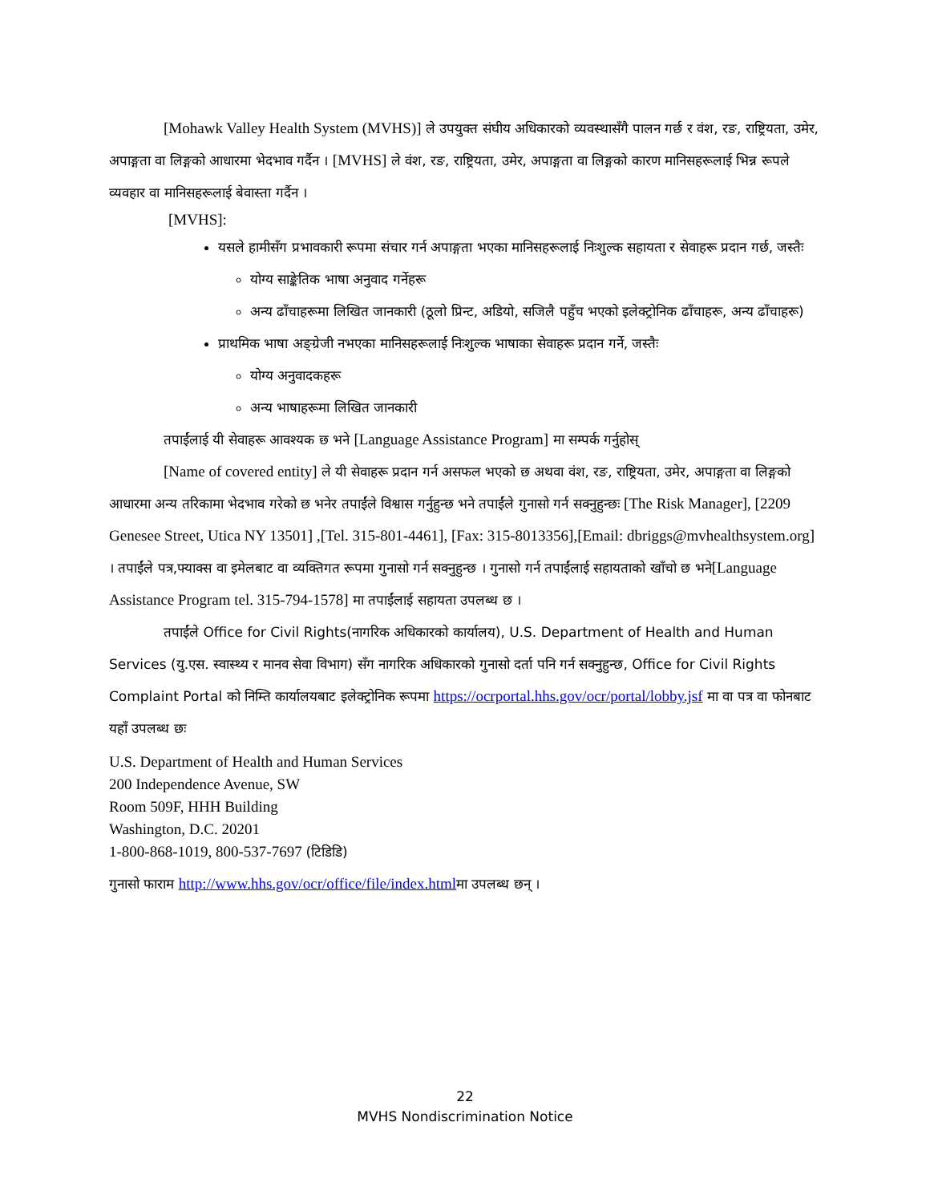[Mohawk Valley Health System (MVHS)] ले उपयुक्त संघीय अधिकारको व्यवस्थासँगै पालन गर्छ र वंश, रङ, राष्ट्रियता, उमेर, अपाङ्गता वा लिङ्गको आधारमा भेदभाव गर्दैन । [MVHS] ले वंश, रङ, राष्ट्रियता, उमेर, अपाङ्गता वा लिङ्गको कारण मानिसहरूलाई भिन्न रूपले व्यवहार वा मानिसहरूलाई बेवास्ता गर्दैन ।
[MVHS]:
यसले हामीसँग प्रभावकारी रूपमा संचार गर्न अपाङ्गता भएका मानिसहरूलाई निःशुल्क सहायता र सेवाहरू प्रदान गर्छ, जस्तैः
योग्य साङ्केतिक भाषा अनुवाद गर्नेहरू
अन्य ढाँचाहरूमा लिखित जानकारी (ठूलो प्रिन्ट, अडियो, सजिलै पहुँच भएको इलेक्ट्रोनिक ढाँचाहरू, अन्य ढाँचाहरू)
प्राथमिक भाषा अङ्ग्रेजी नभएका मानिसहरूलाई निःशुल्क भाषाका सेवाहरू प्रदान गर्ने, जस्तैः
योग्य अनुवादकहरू
अन्य भाषाहरूमा लिखित जानकारी
तपाईंलाई यी सेवाहरू आवश्यक छ भने [Language Assistance Program] मा सम्पर्क गर्नुहोस्
[Name of covered entity] ले यी सेवाहरू प्रदान गर्न असफल भएको छ अथवा वंश, रङ, राष्ट्रियता, उमेर, अपाङ्गता वा लिङ्गको आधारमा अन्य तरिकामा भेदभाव गरेको छ भनेर तपाईंले विश्वास गर्नुहुन्छ भने तपाईंले गुनासो गर्न सक्नुहुन्छः [The Risk Manager], [2209 Genesee Street, Utica NY 13501] ,[Tel. 315-801-4461], [Fax: 315-8013356],[Email: dbriggs@mvhealthsystem.org] । तपाईंले पत्र,फ्याक्स वा इमेलबाट वा व्यक्तिगत रूपमा गुनासो गर्न सक्नुहुन्छ । गुनासो गर्न तपाईंलाई सहायताको खाँचो छ भने[Language Assistance Program tel. 315-794-1578] मा तपाईंलाई सहायता उपलब्ध छ ।
तपाईंले Office for Civil Rights(नागरिक अधिकारको कार्यालय), U.S. Department of Health and Human Services (यु.एस. स्वास्थ्य र मानव सेवा विभाग) सँग नागरिक अधिकारको गुनासो दर्ता पनि गर्न सक्नुहुन्छ, Office for Civil Rights Complaint Portal को निम्ति कार्यालयबाट इलेक्ट्रोनिक रूपमा https://ocrportal.hhs.gov/ocr/portal/lobby.jsf मा वा पत्र वा फोनबाट यहाँ उपलब्ध छः
U.S. Department of Health and Human Services
200 Independence Avenue, SW
Room 509F, HHH Building
Washington, D.C. 20201
1-800-868-1019, 800-537-7697 (टिडिडि)
गुनासो फाराम http://www.hhs.gov/ocr/office/file/index.htmlमा उपलब्ध छन् ।
22
MVHS Nondiscrimination Notice